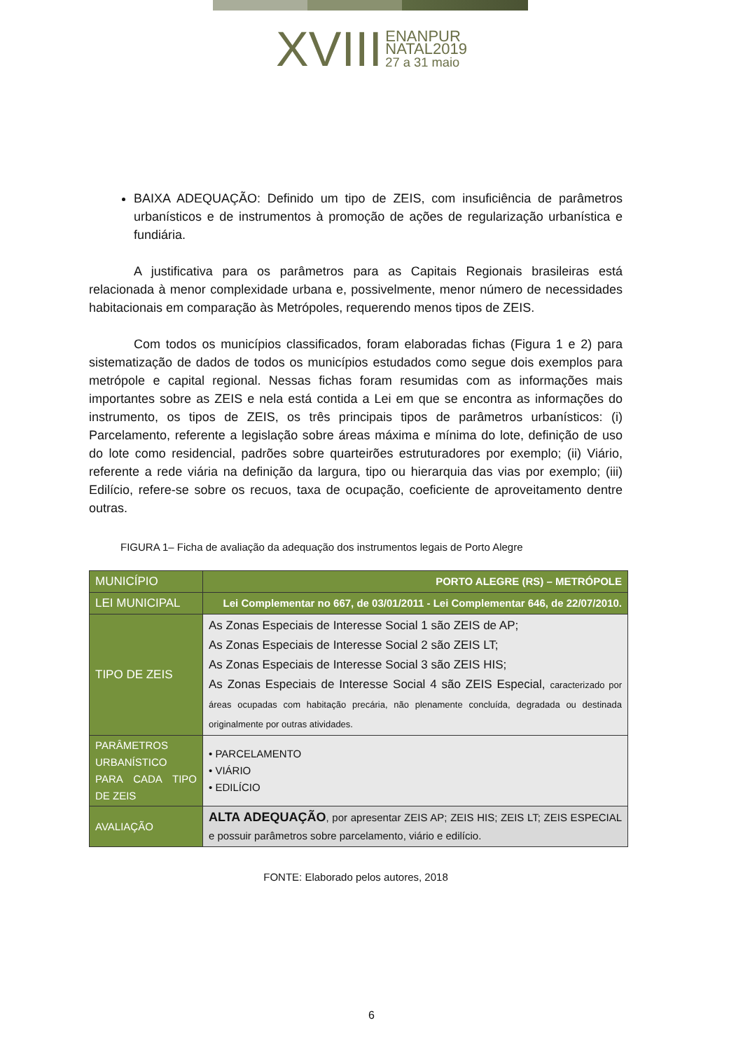XVIII ENANPUR
NATAL2019
27 a 31 maio
BAIXA ADEQUAÇÃO: Definido um tipo de ZEIS, com insuficiência de parâmetros urbanísticos e de instrumentos à promoção de ações de regularização urbanística e fundiária.
A justificativa para os parâmetros para as Capitais Regionais brasileiras está relacionada à menor complexidade urbana e, possivelmente, menor número de necessidades habitacionais em comparação às Metrópoles, requerendo menos tipos de ZEIS.
Com todos os municípios classificados, foram elaboradas fichas (Figura 1 e 2) para sistematização de dados de todos os municípios estudados como segue dois exemplos para metrópole e capital regional. Nessas fichas foram resumidas com as informações mais importantes sobre as ZEIS e nela está contida a Lei em que se encontra as informações do instrumento, os tipos de ZEIS, os três principais tipos de parâmetros urbanísticos: (i) Parcelamento, referente a legislação sobre áreas máxima e mínima do lote, definição de uso do lote como residencial, padrões sobre quarteirões estruturadores por exemplo; (ii) Viário, referente a rede viária na definição da largura, tipo ou hierarquia das vias por exemplo; (iii) Edilício, refere-se sobre os recuos, taxa de ocupação, coeficiente de aproveitamento dentre outras.
FIGURA 1– Ficha de avaliação da adequação dos instrumentos legais de Porto Alegre
| MUNICÍPIO | PORTO ALEGRE (RS) – METRÓPOLE |
| LEI MUNICIPAL | Lei Complementar no 667, de 03/01/2011 - Lei Complementar 646, de 22/07/2010. |
| TIPO DE ZEIS | As Zonas Especiais de Interesse Social 1 são ZEIS de AP; As Zonas Especiais de Interesse Social 2 são ZEIS LT; As Zonas Especiais de Interesse Social 3 são ZEIS HIS; As Zonas Especiais de Interesse Social 4 são ZEIS Especial, caracterizado por áreas ocupadas com habitação precária, não plenamente concluída, degradada ou destinada originalmente por outras atividades. |
| PARÂMETROS URBANÍSTICO PARA CADA TIPO DE ZEIS | • PARCELAMENTO • VIÁRIO • EDILÍCIO |
| AVALIAÇÃO | ALTA ADEQUAÇÃO , por apresentar ZEIS AP; ZEIS HIS; ZEIS LT; ZEIS ESPECIAL e possuir parâmetros sobre parcelamento, viário e edilício. |
FONTE: Elaborado pelos autores, 2018
6